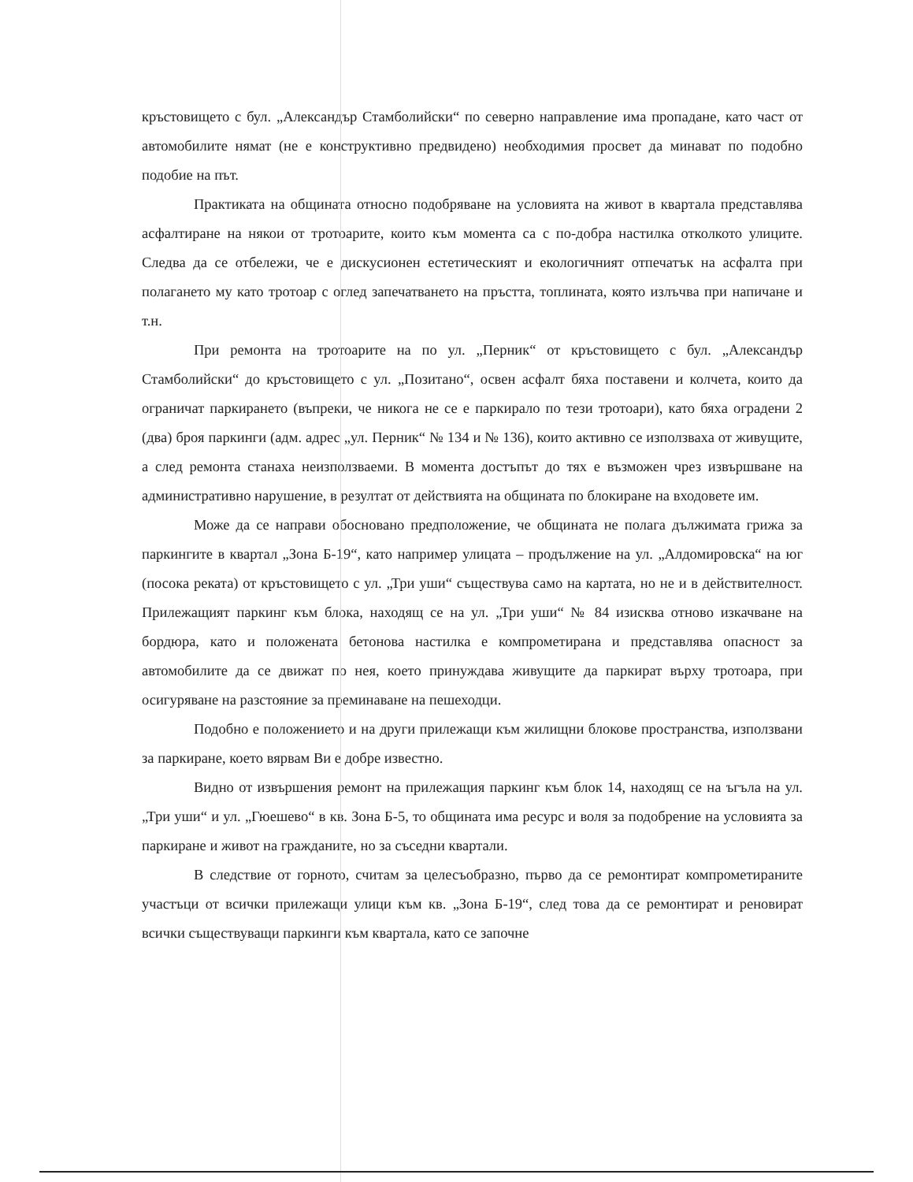кръстовището с бул. „Александър Стамболийски“ по северно направление има пропадане, като част от автомобилите нямат (не е конструктивно предвидено) необходимия просвет да минават по подобно подобие на път.
Практиката на общината относно подобряване на условията на живот в квартала представлява асфалтиране на някои от тротоарите, които към момента са с по-добра настилка отколкото улиците. Следва да се отбележи, че е дискусионен естетическият и екологичният отпечатък на асфалта при полагането му като тротоар с оглед запечатването на пръстта, топлината, която излъчва при напичане и т.н.
При ремонта на тротоарите на по ул. „Перник“ от кръстовището с бул. „Александър Стамболийски“ до кръстовището с ул. „Позитано“, освен асфалт бяха поставени и колчета, които да ограничат паркирането (въпреки, че никога не се е паркирало по тези тротоари), като бяха оградени 2 (два) броя паркинги (адм. адрес „ул. Перник“ № 134 и № 136), които активно се използваха от живущите, а след ремонта станаха неизползваеми. В момента достъпът до тях е възможен чрез извършване на административно нарушение, в резултат от действията на общината по блокиране на входовете им.
Може да се направи обосновано предположение, че общината не полага дължимата грижа за паркингите в квартал „Зона Б-19“, като например улицата – продължение на ул. „Алдомировска“ на юг (посока реката) от кръстовището с ул. „Три уши“ съществува само на картата, но не и в действителност. Прилежащият паркинг към блока, находящ се на ул. „Три уши“ № 84 изисква отново изкачване на бордюра, като и положената бетонова настилка е компрометирана и представлява опасност за автомобилите да се движат по нея, което принуждава живущите да паркират върху тротоара, при осигуряване на разстояние за преминаване на пешеходци.
Подобно е положението и на други прилежащи към жилищни блокове пространства, използвани за паркиране, което вярвам Ви е добре известно.
Видно от извършения ремонт на прилежащия паркинг към блок 14, находящ се на ъгъла на ул. „Три уши“ и ул. „Гюешево“ в кв. Зона Б-5, то общината има ресурс и воля за подобрение на условията за паркиране и живот на гражданите, но за съседни квартали.
В следствие от горното, считам за целесъобразно, първо да се ремонтират компрометираните участъци от всички прилежащи улици към кв. „Зона Б-19“, след това да се ремонтират и реновират всички съществуващи паркинги към квартала, като се започне